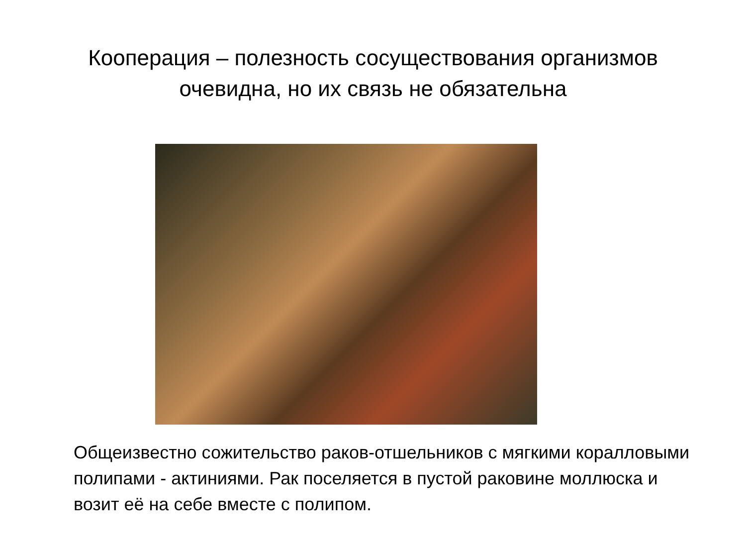Кооперация – полезность сосуществования организмов
очевидна, но их связь не обязательна
Общеизвестно сожительство раков-отшельников с мягкими коралловыми полипами - актиниями. Рак поселяется в пустой раковине моллюска и возит её на себе вместе с полипом.